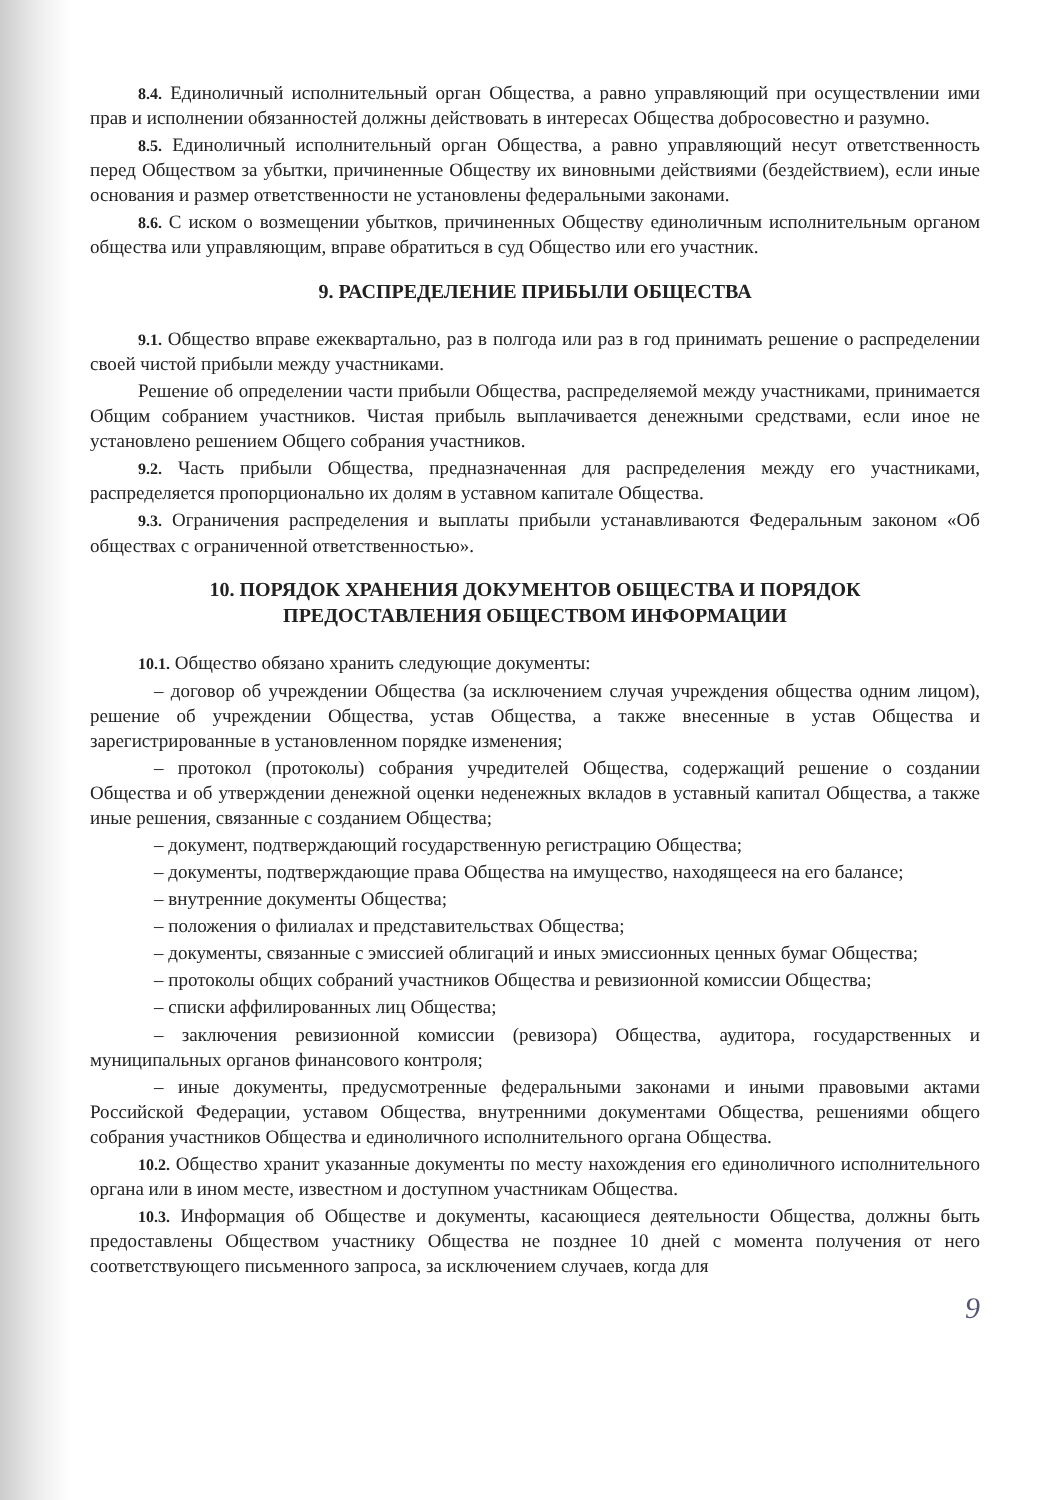8.4. Единоличный исполнительный орган Общества, а равно управляющий при осуществлении ими прав и исполнении обязанностей должны действовать в интересах Общества добросовестно и разумно.
8.5. Единоличный исполнительный орган Общества, а равно управляющий несут ответственность перед Обществом за убытки, причиненные Обществу их виновными действиями (бездействием), если иные основания и размер ответственности не установлены федеральными законами.
8.6. С иском о возмещении убытков, причиненных Обществу единоличным исполнительным органом общества или управляющим, вправе обратиться в суд Общество или его участник.
9. РАСПРЕДЕЛЕНИЕ ПРИБЫЛИ ОБЩЕСТВА
9.1. Общество вправе ежеквартально, раз в полгода или раз в год принимать решение о распределении своей чистой прибыли между участниками.
Решение об определении части прибыли Общества, распределяемой между участниками, принимается Общим собранием участников. Чистая прибыль выплачивается денежными средствами, если иное не установлено решением Общего собрания участников.
9.2. Часть прибыли Общества, предназначенная для распределения между его участниками, распределяется пропорционально их долям в уставном капитале Общества.
9.3. Ограничения распределения и выплаты прибыли устанавливаются Федеральным законом «Об обществах с ограниченной ответственностью».
10. ПОРЯДОК ХРАНЕНИЯ ДОКУМЕНТОВ ОБЩЕСТВА И ПОРЯДОК
ПРЕДОСТАВЛЕНИЯ ОБЩЕСТВОМ ИНФОРМАЦИИ
10.1. Общество обязано хранить следующие документы:
– договор об учреждении Общества (за исключением случая учреждения общества одним лицом), решение об учреждении Общества, устав Общества, а также внесенные в устав Общества и зарегистрированные в установленном порядке изменения;
– протокол (протоколы) собрания учредителей Общества, содержащий решение о создании Общества и об утверждении денежной оценки неденежных вкладов в уставный капитал Общества, а также иные решения, связанные с созданием Общества;
– документ, подтверждающий государственную регистрацию Общества;
– документы, подтверждающие права Общества на имущество, находящееся на его балансе;
– внутренние документы Общества;
– положения о филиалах и представительствах Общества;
– документы, связанные с эмиссией облигаций и иных эмиссионных ценных бумаг Общества;
– протоколы общих собраний участников Общества и ревизионной комиссии Общества;
– списки аффилированных лиц Общества;
– заключения ревизионной комиссии (ревизора) Общества, аудитора, государственных и муниципальных органов финансового контроля;
– иные документы, предусмотренные федеральными законами и иными правовыми актами Российской Федерации, уставом Общества, внутренними документами Общества, решениями общего собрания участников Общества и единоличного исполнительного органа Общества.
10.2. Общество хранит указанные документы по месту нахождения его единоличного исполнительного органа или в ином месте, известном и доступном участникам Общества.
10.3. Информация об Обществе и документы, касающиеся деятельности Общества, должны быть предоставлены Обществом участнику Общества не позднее 10 дней с момента получения от него соответствующего письменного запроса, за исключением случаев, когда для
9